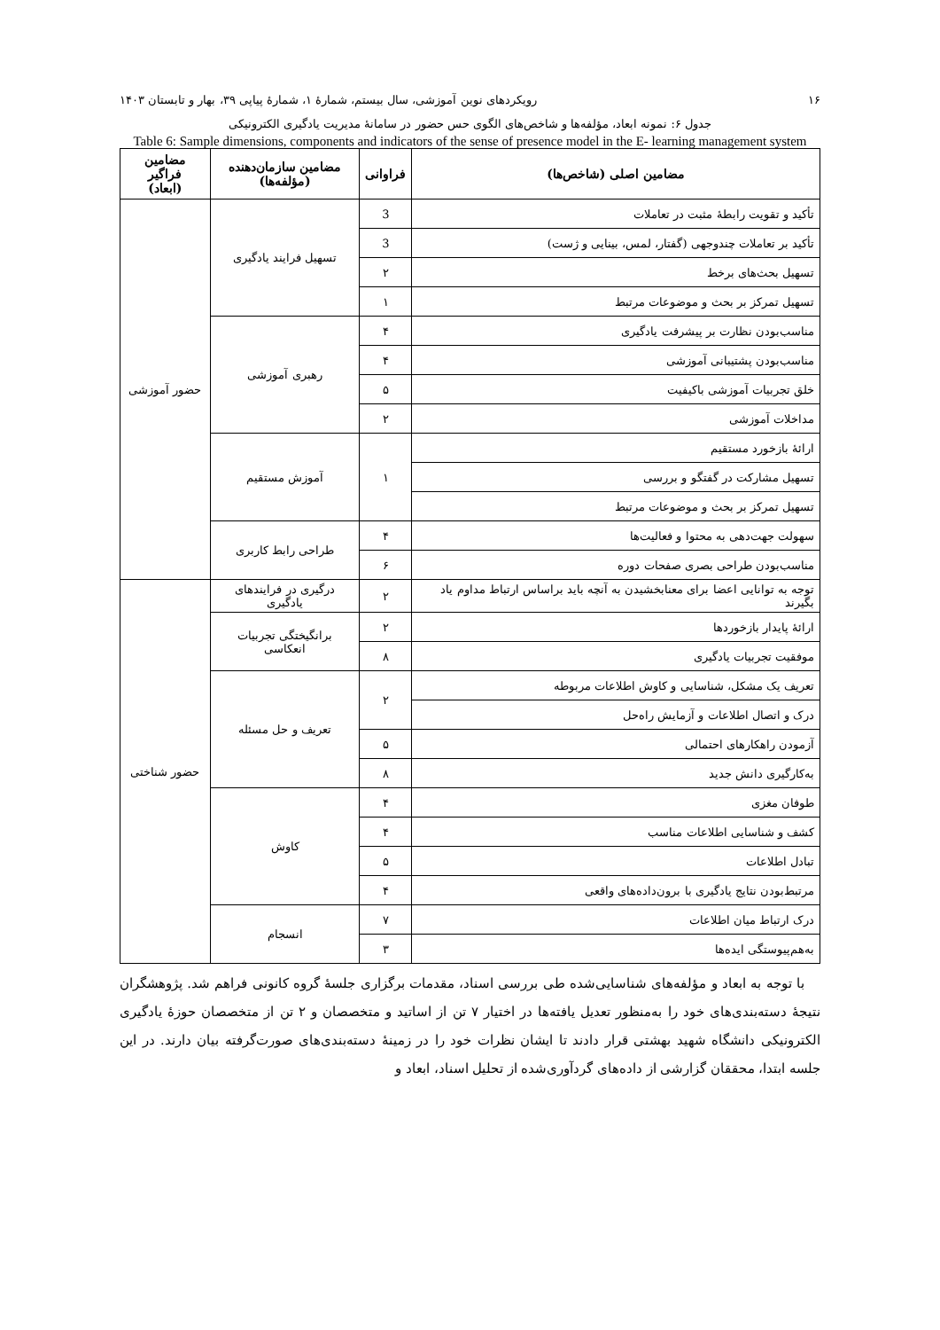۱۶ رویکردهای نوین آموزشی، سال بیستم، شمارهٔ ۱، شمارهٔ پیاپی ۳۹، بهار و تابستان ۱۴۰۳
جدول ۶: نمونه ابعاد، مؤلفه‌ها و شاخص‌های الگوی حس حضور در سامانهٔ مدیریت یادگیری الکترونیکی
Table 6: Sample dimensions, components and indicators of the sense of presence model in the E- learning management system
| مضامین اصلی (شاخص‌ها) | فراوانی | مضامین سازمان‌دهنده (مؤلفه‌ها) | مضامین فراگیر (ابعاد) |
| --- | --- | --- | --- |
| تأکید و تقویت رابطهٔ مثبت در تعاملات | 3 | تسهیل فرایند یادگیری | حضور آموزشی |
| تأکید بر تعاملات چندوجهی (گفتار، لمس، بینایی و ژست) | 3 | | |
| تسهیل بحث‌های برخط | ۲ | | |
| تسهیل تمرکز بر بحث و موضوعات مرتبط | ۱ | | |
| مناسب‌بودن نظارت بر پیشرفت یادگیری | ۴ | رهبری آموزشی | |
| مناسب‌بودن پشتیبانی آموزشی | ۴ | | |
| خلق تجربیات آموزشی باکیفیت | ۵ | | |
| مداخلات آموزشی | ۲ | | |
| ارائهٔ بازخورد مستقیم | ۱ | آموزش مستقیم | |
| تسهیل مشارکت در گفتگو و بررسی | | | |
| تسهیل تمرکز بر بحث و موضوعات مرتبط | | | |
| سهولت جهت‌دهی به محتوا و فعالیت‌ها | ۴ | طراحی رابط کاربری | |
| مناسب‌بودن طراحی بصری صفحات دوره | ۶ | | |
| توجه به توانایی اعضا برای معنابخشیدن به آنچه باید براساس ارتباط مداوم یاد بگیرند | ۲ | درگیری در فرایندهای یادگیری | حضور شناختی |
| ارائهٔ پایدار بازخوردها | ۲ | برانگیختگی تجربیات انعکاسی | |
| موفقیت تجربیات یادگیری | ۸ | | |
| تعریف یک مشکل، شناسایی و کاوش اطلاعات مربوطه | ۲ | تعریف و حل مسئله | |
| درک و اتصال اطلاعات و آزمایش راه‌حل | | | |
| آزمودن راهکارهای احتمالی | ۵ | | |
| به‌کارگیری دانش جدید | ۸ | | |
| طوفان مغزی | ۴ | کاوش | |
| کشف و شناسایی اطلاعات مناسب | ۴ | | |
| تبادل اطلاعات | ۵ | | |
| مرتبط‌بودن نتایج یادگیری با برون‌داده‌های واقعی | ۴ | | |
| درک ارتباط میان اطلاعات | ۷ | انسجام | |
| به‌هم‌پیوستگی ایده‌ها | ۳ | | |
با توجه به ابعاد و مؤلفه‌های شناسایی‌شده طی بررسی اسناد، مقدمات برگزاری جلسهٔ گروه کانونی فراهم شد. پژوهشگران نتیجهٔ دسته‌بندی‌های خود را به‌منظور تعدیل یافته‌ها در اختیار ۷ تن از اساتید و متخصصان و ۲ تن از متخصصان حوزهٔ یادگیری الکترونیکی دانشگاه شهید بهشتی قرار دادند تا ایشان نظرات خود را در زمینهٔ دسته‌بندی‌های صورت‌گرفته بیان دارند. در این جلسه ابتدا، محققان گزارشی از داده‌های گردآوری‌شده از تحلیل اسناد، ابعاد و